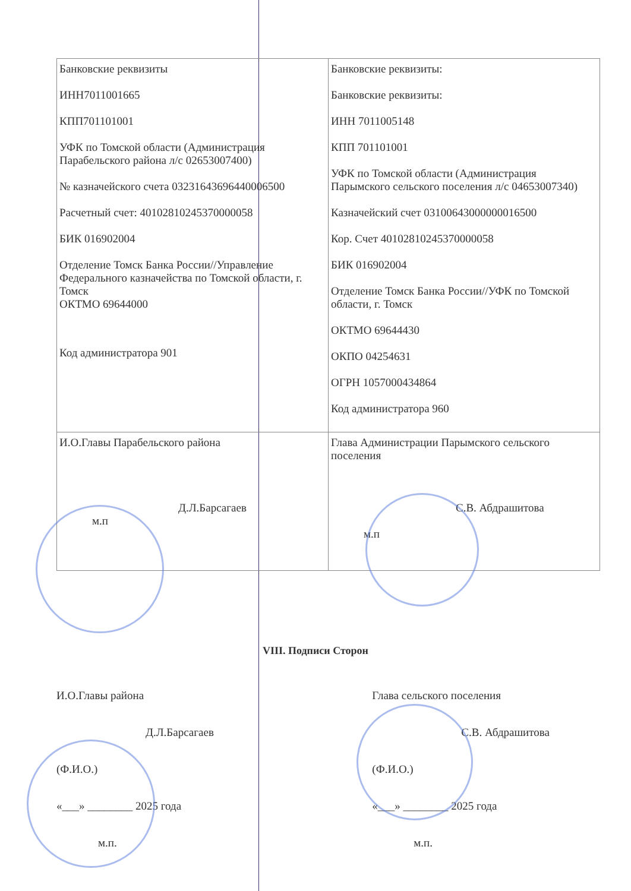| Банковские реквизиты ИНН7011001665 КПП701101001 УФК по Томской области (Администрация Парабельского района л/с 02653007400) № казначейского счета 03231643696440006500 Расчетный счет: 40102810245370000058 БИК 016902004 Отделение Томск Банка России//Управление Федерального казначейства по Томской области, г. Томск ОКТМО 69644000 Код администратора 901 | Банковские реквизиты: Банковские реквизиты: ИНН 7011005148 КПП 701101001 УФК по Томской области (Администрация Парымского сельского поселения л/с 04653007340) Казначейский счет 03100643000000016500 Кор. Счет 40102810245370000058 БИК 016902004 Отделение Томск Банка России//УФК по Томской области, г. Томск ОКТМО 69644430 ОКПО 04254631 ОГРН 1057000434864 Код администратора 960 |
| И.О.Главы Парабельского района Д.Л.Барсагаев м.п | Глава Администрации Парымского сельского поселения С.В. Абдрашитова м.п |
VIII. Подписи Сторон
И.О.Главы района
Д.Л.Барсагаев
(Ф.И.О.)
«___» ________ 2025 года
м.п.
Глава сельского поселения
С.В. Абдрашитова
(Ф.И.О.)
«___» ________ 2025 года
м.п.